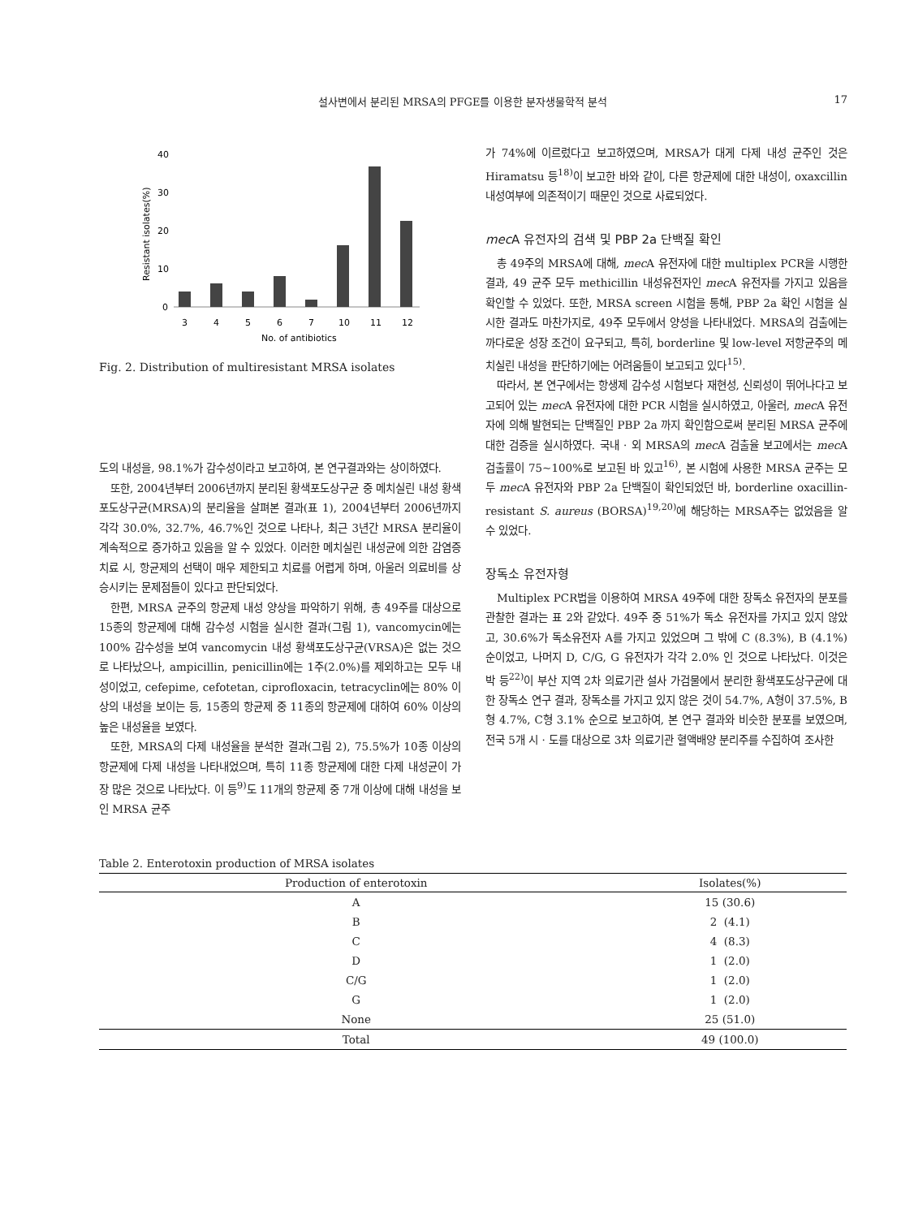설사변에서 분리된 MRSA의 PFGE를 이용한 분자생물학적 분석 17
Resistant isolates(%)
40
30
20
10
0
3
4
5
6
7
10
11
12
No. of antibiotics
Fig. 2. Distribution of multiresistant MRSA isolates
도의 내성을, 98.1%가 감수성이라고 보고하여, 본 연구결과와는 상이하였다.
또한, 2004년부터 2006년까지 분리된 황색포도상구균 중 메치실린 내성 황색포도상구균(MRSA)의 분리율을 살펴본 결과(표 1), 2004년부터 2006년까지 각각 30.0%, 32.7%, 46.7%인 것으로 나타나, 최근 3년간 MRSA 분리율이 계속적으로 증가하고 있음을 알 수 있었다. 이러한 메치실린 내성균에 의한 감염증 치료 시, 항균제의 선택이 매우 제한되고 치료를 어렵게 하며, 아울러 의료비를 상승시키는 문제점들이 있다고 판단되었다.
한편, MRSA 균주의 항균제 내성 양상을 파악하기 위해, 총 49주를 대상으로 15종의 항균제에 대해 감수성 시험을 실시한 결과(그림 1), vancomycin에는 100% 감수성을 보여 vancomycin 내성 황색포도상구균(VRSA)은 없는 것으로 나타났으나, ampicillin, penicillin에는 1주(2.0%)를 제외하고는 모두 내성이었고, cefepime, cefotetan, ciprofloxacin, tetracyclin에는 80% 이상의 내성을 보이는 등, 15종의 항균제 중 11종의 항균제에 대하여 60% 이상의 높은 내성율을 보였다.
또한, MRSA의 다제 내성율을 분석한 결과(그림 2), 75.5%가 10종 이상의 항균제에 다제 내성을 나타내었으며, 특히 11종 항균제에 대한 다제 내성균이 가장 많은 것으로 나타났다. 이 등<sup>9)</sup>도 11개의 항균제 중 7개 이상에 대해 내성을 보인 MRSA 균주
가 74%에 이르렀다고 보고하였으며, MRSA가 대게 다제 내성 균주인 것은 Hiramatsu 등<sup>18)</sup>이 보고한 바와 같이, 다른 항균제에 대한 내성이, oxaxcillin 내성여부에 의존적이기 때문인 것으로 사료되었다.
mec A 유전자의 검색 및 PBP 2a 단백질 확인
총 49주의 MRSA에 대해, mec A 유전자에 대한 multiplex PCR을 시행한 결과, 49 균주 모두 methicillin 내성유전자인 mec A 유전자를 가지고 있음을 확인할 수 있었다. 또한, MRSA screen 시험을 통해, PBP 2a 확인 시험을 실시한 결과도 마찬가지로, 49주 모두에서 양성을 나타내었다. MRSA의 검출에는 까다로운 성장 조건이 요구되고, 특히, borderline 및 low-level 저항균주의 메치실린 내성을 판단하기에는 어려움들이 보고되고 있다<sup>15)</sup>.
따라서, 본 연구에서는 항생제 감수성 시험보다 재현성, 신뢰성이 뛰어나다고 보고되어 있는 mec A 유전자에 대한 PCR 시험을 실시하였고, 아울러, mec A 유전자에 의해 발현되는 단백질인 PBP 2a 까지 확인함으로써 분리된 MRSA 균주에 대한 검증을 실시하였다. 국내 · 외 MRSA의 mec A 검출율 보고에서는 mec A 검출률이 75~100%로 보고된 바 있고<sup>16)</sup>, 본 시험에 사용한 MRSA 균주는 모두 mec A 유전자와 PBP 2a 단백질이 확인되었던 바, borderline oxacillin-resistant S. aureus (BORSA)<sup>19,20)</sup>에 해당하는 MRSA주는 없었음을 알 수 있었다.
장독소 유전자형
Multiplex PCR법을 이용하여 MRSA 49주에 대한 장독소 유전자의 분포를 관찰한 결과는 표 2와 같았다. 49주 중 51%가 독소 유전자를 가지고 있지 않았고, 30.6%가 독소유전자 A를 가지고 있었으며 그 밖에 C (8.3%), B (4.1%) 순이었고, 나머지 D, C/G, G 유전자가 각각 2.0% 인 것으로 나타났다. 이것은 박 등<sup>22)</sup>이 부산 지역 2차 의료기관 설사 가검물에서 분리한 황색포도상구균에 대한 장독소 연구 결과, 장독소를 가지고 있지 않은 것이 54.7%, A형이 37.5%, B형 4.7%, C형 3.1% 순으로 보고하여, 본 연구 결과와 비슷한 분포를 보였으며, 전국 5개 시 · 도를 대상으로 3차 의료기관 혈액배양 분리주를 수집하여 조사한
Table 2. Enterotoxin production of MRSA isolates
| Production of enterotoxin | Isolates(%) |
| --- | --- |
| A | 15 (30.6) |
| B | 2 (4.1) |
| C | 4 (8.3) |
| D | 1 (2.0) |
| C/G | 1 (2.0) |
| G | 1 (2.0) |
| None | 25 (51.0) |
| Total | 49 (100.0) |